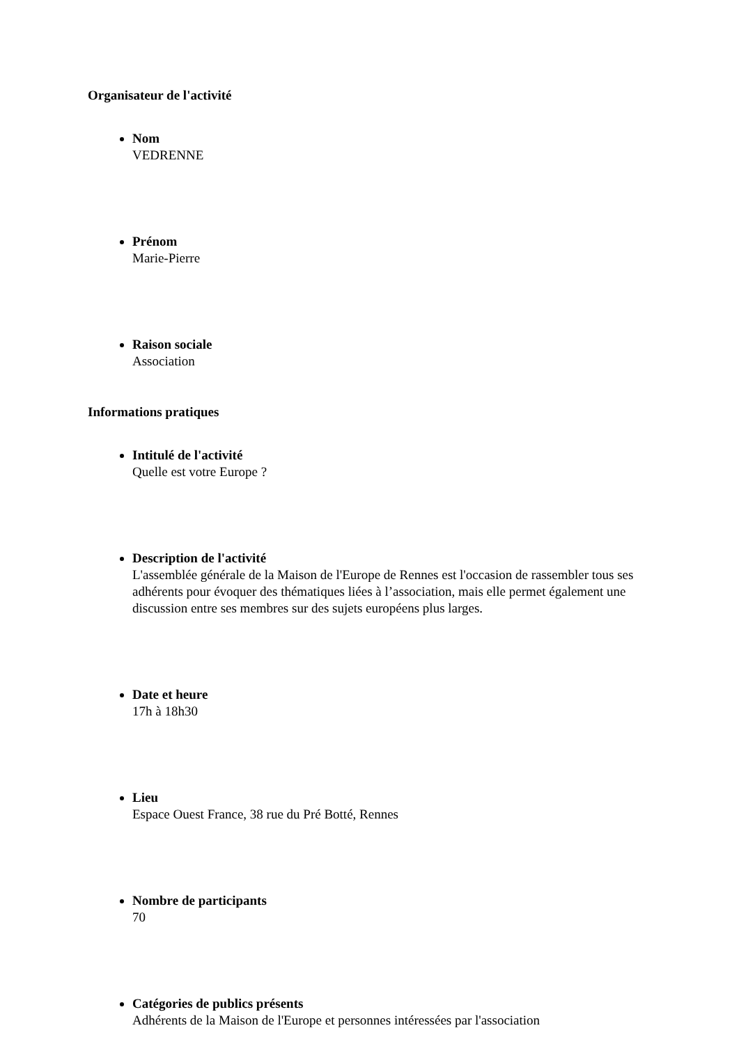Organisateur de l'activité
Nom
VEDRENNE
Prénom
Marie-Pierre
Raison sociale
Association
Informations pratiques
Intitulé de l'activité
Quelle est votre Europe ?
Description de l'activité
L'assemblée générale de la Maison de l'Europe de Rennes est l'occasion de rassembler tous ses adhérents pour évoquer des thématiques liées à l’association, mais elle permet également une discussion entre ses membres sur des sujets européens plus larges.
Date et heure
17h à 18h30
Lieu
Espace Ouest France, 38 rue du Pré Botté, Rennes
Nombre de participants
70
Catégories de publics présents
Adhérents de la Maison de l'Europe et personnes intéressées par l'association